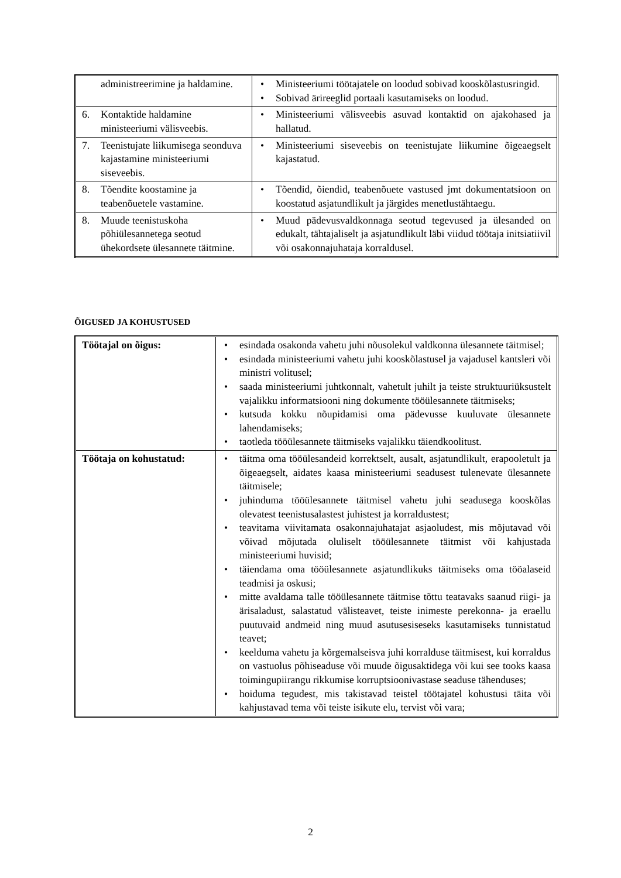| administreerimine ja haldamine. | • Ministeeriumi töötajatele on loodud sobivad kooskõlastusringid. • Sobivad ärireeglid portaali kasutamiseks on loodud. |
| 6. Kontaktide haldamine ministeeriumi välisveebis. | • Ministeeriumi välisveebis asuvad kontaktid on ajakohased ja hallatud. |
| 7. Teenistujate liikumisega seonduva kajastamine ministeeriumi siseveebis. | • Ministeeriumi siseveebis on teenistujate liikumine õigeaegselt kajastatud. |
| 8. Tõendite koostamine ja teabenõuetele vastamine. | • Tõendid, õiendid, teabenõuete vastused jmt dokumentatsioon on koostatud asjatundlikult ja järgides menetlustähtaegu. |
| 8. Muude teenistuskoha põhiülesannetega seotud ühekordsete ülesannete täitmine. | • Muud pädevusvaldkonnaga seotud tegevused ja ülesanded on edukalt, tähtajaliselt ja asjatundlikult läbi viidud töötaja initsiatiivil või osakonnajuhataja korraldusel. |
ÕIGUSED JA KOHUSTUSED
| Töötajal on õigus: | • esindada osakonda vahetu juhi nõusolekul valdkonna ülesannete täitmisel; • esindada ministeeriumi vahetu juhi kooskõlastusel ja vajadusel kantsleri või ministri volitusel; • saada ministeeriumi juhtkonnalt, vahetult juhilt ja teiste struktuuriüksustelt vajalikku informatsiooni ning dokumente tööülesannete täitmiseks; • kutsuda kokku nõupidamisi oma pädevusse kuuluvate ülesannete lahendamiseks; • taotleda tööülesannete täitmiseks vajalikku täiendkoolitust. |
| Töötaja on kohustatud: | • täitma oma tööülesandeid korrektselt, ausalt, asjatundlikult, erapooletult ja õigeaegselt, aidates kaasa ministeeriumi seadusest tulenevate ülesannete täitmisele; • juhinduma tööülesannete täitmisel vahetu juhi seadusega kooskõlas olevatest teenistusalastest juhistest ja korraldustest; • teavitama viivitamata osakonnajuhatajat asjaoludest, mis mõjutavad või võivad mõjutada oluliselt tööülesannete täitmist või kahjustada ministeeriumi huvisid; • täiendama oma tööülesannete asjatundlikuks täitmiseks oma tööalaseid teadmisi ja oskusi; • mitte avaldama talle tööülesannete täitmise tõttu teatavaks saanud riigi- ja ärisaladust, salastatud välisteavet, teiste inimeste perekonna- ja eraellu puutuvaid andmeid ning muud asutusesiseseks kasutamiseks tunnistatud teavet; • keelduma vahetu ja kõrgemalseisva juhi korralduse täitmisest, kui korraldus on vastuolus põhiseaduse või muude õigusaktidega või kui see tooks kaasa toimingupiirangu rikkumise korruptsioonivastase seaduse tähenduses; • hoiduma tegudest, mis takistavad teistel töötajatel kohustusi täita või kahjustavad tema või teiste isikute elu, tervist või vara; |
2